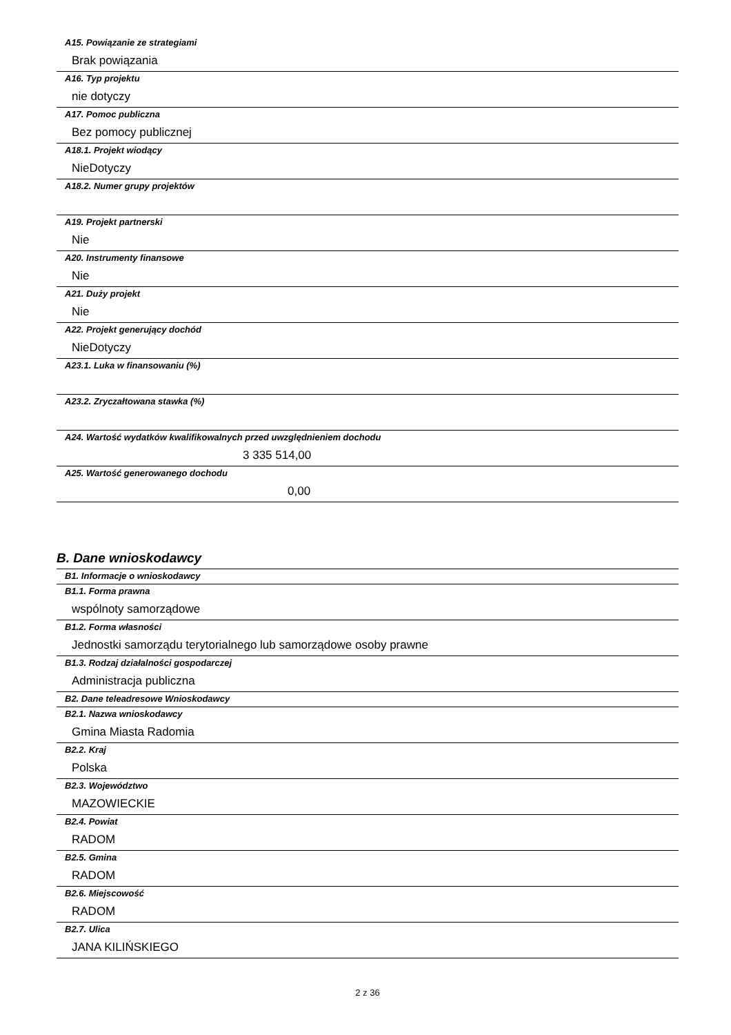A15. Powiązanie ze strategiami
Brak powiązania
A16. Typ projektu
nie dotyczy
A17. Pomoc publiczna
Bez pomocy publicznej
A18.1. Projekt wiodący
NieDotyczy
A18.2. Numer grupy projektów
A19. Projekt partnerski
Nie
A20. Instrumenty finansowe
Nie
A21. Duży projekt
Nie
A22. Projekt generujący dochód
NieDotyczy
A23.1. Luka w finansowaniu (%)
A23.2. Zryczałtowana stawka (%)
A24. Wartość wydatków kwalifikowalnych przed uwzględnieniem dochodu
3 335 514,00
A25. Wartość generowanego dochodu
0,00
B. Dane wnioskodawcy
B1. Informacje o wnioskodawcy
B1.1. Forma prawna
wspólnoty samorządowe
B1.2. Forma własności
Jednostki samorządu terytorialnego lub samorządowe osoby prawne
B1.3. Rodzaj działalności gospodarczej
Administracja publiczna
B2. Dane teleadresowe Wnioskodawcy
B2.1. Nazwa wnioskodawcy
Gmina Miasta Radomia
B2.2. Kraj
Polska
B2.3. Województwo
MAZOWIECKIE
B2.4. Powiat
RADOM
B2.5. Gmina
RADOM
B2.6. Miejscowość
RADOM
B2.7. Ulica
JANA KILIŃSKIEGO
2 z 36